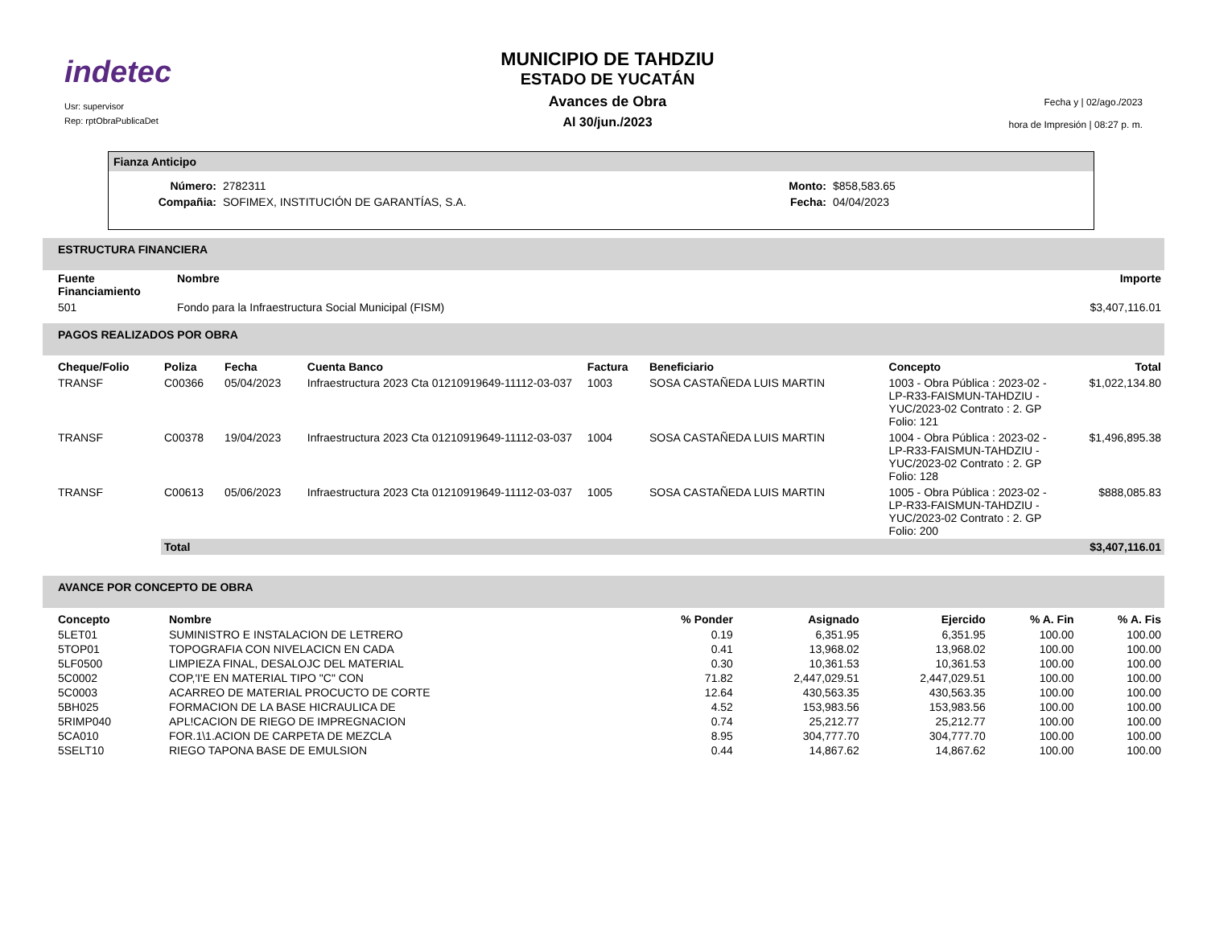indetec
Usr: supervisor
Rep: rptObraPublicaDet
MUNICIPIO DE TAHDZIU
ESTADO DE YUCATÁN
Avances de Obra
Al 30/jun./2023
Fecha y | 02/ago./2023
hora de Impresión | 08:27 p. m.
Fianza Anticipo
| Número: | 2782311 | Monto: | $858,583.65 |
| Compañia: | SOFIMEX, INSTITUCIÓN DE GARANTÍAS, S.A. | Fecha: | 04/04/2023 |
ESTRUCTURA FINANCIERA
| Fuente Financiamiento | Nombre | Importe |
| --- | --- | --- |
| 501 | Fondo para la Infraestructura Social Municipal (FISM) | $3,407,116.01 |
PAGOS REALIZADOS POR OBRA
| Cheque/Folio | Poliza | Fecha | Cuenta Banco | Factura | Beneficiario | Concepto | Total |
| --- | --- | --- | --- | --- | --- | --- | --- |
| TRANSF | C00366 | 05/04/2023 | Infraestructura 2023 Cta 01210919649-11112-03-037 | 1003 | SOSA CASTAÑEDA LUIS MARTIN | 1003 - Obra Pública : 2023-02 - LP-R33-FAISMUN-TAHDZIU -YUC/2023-02 Contrato : 2. GP Folio: 121 | $1,022,134.80 |
| TRANSF | C00378 | 19/04/2023 | Infraestructura 2023 Cta 01210919649-11112-03-037 | 1004 | SOSA CASTAÑEDA LUIS MARTIN | 1004 - Obra Pública : 2023-02 - LP-R33-FAISMUN-TAHDZIU -YUC/2023-02 Contrato : 2. GP Folio: 128 | $1,496,895.38 |
| TRANSF | C00613 | 05/06/2023 | Infraestructura 2023 Cta 01210919649-11112-03-037 | 1005 | SOSA CASTAÑEDA LUIS MARTIN | 1005 - Obra Pública : 2023-02 - LP-R33-FAISMUN-TAHDZIU -YUC/2023-02 Contrato : 2. GP Folio: 200 | $888,085.83 |
| | Total | | | | | | $3,407,116.01 |
AVANCE POR CONCEPTO DE OBRA
| Concepto | Nombre | % Ponder | Asignado | Ejercido | % A. Fin | % A. Fis |
| --- | --- | --- | --- | --- | --- | --- |
| 5LET01 | SUMINISTRO E INSTALACION DE LETRERO | 0.19 | 6,351.95 | 6,351.95 | 100.00 | 100.00 |
| 5TOP01 | TOPOGRAFIA CON NIVELACICN EN CADA | 0.41 | 13,968.02 | 13,968.02 | 100.00 | 100.00 |
| 5LF0500 | LIMPIEZA FINAL, DESALOJC DEL MATERIAL | 0.30 | 10,361.53 | 10,361.53 | 100.00 | 100.00 |
| 5C0002 | COP,'I'E EN MATERIAL TIPO "C" CON | 71.82 | 2,447,029.51 | 2,447,029.51 | 100.00 | 100.00 |
| 5C0003 | ACARREO DE MATERIAL PROCUCTO DE CORTE | 12.64 | 430,563.35 | 430,563.35 | 100.00 | 100.00 |
| 5BH025 | FORMACION DE LA BASE HICRAULICA DE | 4.52 | 153,983.56 | 153,983.56 | 100.00 | 100.00 |
| 5RIMP040 | APL!CACION DE RIEGO DE IMPREGNACION | 0.74 | 25,212.77 | 25,212.77 | 100.00 | 100.00 |
| 5CA010 | FOR.1\1.ACION DE CARPETA DE MEZCLA | 8.95 | 304,777.70 | 304,777.70 | 100.00 | 100.00 |
| 5SELT10 | RIEGO TAPONA BASE DE EMULSION | 0.44 | 14,867.62 | 14,867.62 | 100.00 | 100.00 |